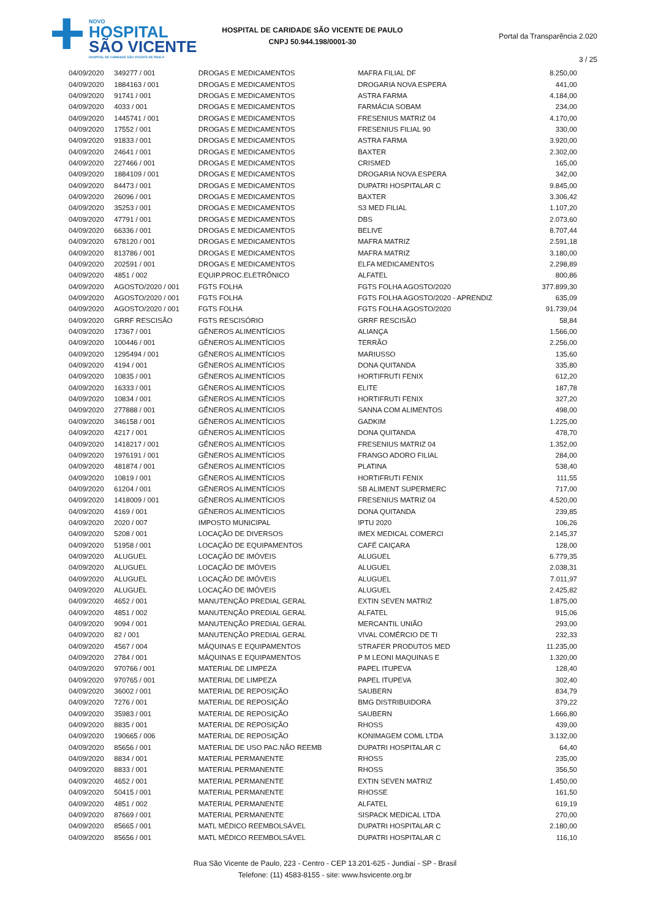NOVO
HOSPITAL
SÃO VICENTE
HOSPITAL DE CARIDADE SÃO VICENTE DE PAULO
HOSPITAL DE CARIDADE SÃO VICENTE DE PAULO
CNPJ 50.944.198/0001-30
Portal da Transparência 2.020
3 / 25
| 04/09/2020 | 349277 / 001 | DROGAS E MEDICAMENTOS | MAFRA FILIAL DF | 8.250,00 |
| 04/09/2020 | 1884163 / 001 | DROGAS E MEDICAMENTOS | DROGARIA NOVA ESPERA | 441,00 |
| 04/09/2020 | 91741 / 001 | DROGAS E MEDICAMENTOS | ASTRA FARMA | 4.184,00 |
| 04/09/2020 | 4033 / 001 | DROGAS E MEDICAMENTOS | FARMÁCIA SOBAM | 234,00 |
| 04/09/2020 | 1445741 / 001 | DROGAS E MEDICAMENTOS | FRESENIUS MATRIZ 04 | 4.170,00 |
| 04/09/2020 | 17552 / 001 | DROGAS E MEDICAMENTOS | FRESENIUS FILIAL 90 | 330,00 |
| 04/09/2020 | 91833 / 001 | DROGAS E MEDICAMENTOS | ASTRA FARMA | 3.920,00 |
| 04/09/2020 | 24641 / 001 | DROGAS E MEDICAMENTOS | BAXTER | 2.302,00 |
| 04/09/2020 | 227466 / 001 | DROGAS E MEDICAMENTOS | CRISMED | 165,00 |
| 04/09/2020 | 1884109 / 001 | DROGAS E MEDICAMENTOS | DROGARIA NOVA ESPERA | 342,00 |
| 04/09/2020 | 84473 / 001 | DROGAS E MEDICAMENTOS | DUPATRI HOSPITALAR C | 9.845,00 |
| 04/09/2020 | 26096 / 001 | DROGAS E MEDICAMENTOS | BAXTER | 3.306,42 |
| 04/09/2020 | 35253 / 001 | DROGAS E MEDICAMENTOS | S3 MED FILIAL | 1.107,20 |
| 04/09/2020 | 47791 / 001 | DROGAS E MEDICAMENTOS | DBS | 2.073,60 |
| 04/09/2020 | 66336 / 001 | DROGAS E MEDICAMENTOS | BELIVE | 8.707,44 |
| 04/09/2020 | 678120 / 001 | DROGAS E MEDICAMENTOS | MAFRA MATRIZ | 2.591,18 |
| 04/09/2020 | 813786 / 001 | DROGAS E MEDICAMENTOS | MAFRA MATRIZ | 3.180,00 |
| 04/09/2020 | 202591 / 001 | DROGAS E MEDICAMENTOS | ELFA MEDICAMENTOS | 2.298,89 |
| 04/09/2020 | 4851 / 002 | EQUIP.PROC.ELETRÔNICO | ALFATEL | 800,86 |
| 04/09/2020 | AGOSTO/2020 / 001 | FGTS FOLHA | FGTS FOLHA AGOSTO/2020 | 377.899,30 |
| 04/09/2020 | AGOSTO/2020 / 001 | FGTS FOLHA | FGTS FOLHA AGOSTO/2020 - APRENDIZ | 635,09 |
| 04/09/2020 | AGOSTO/2020 / 001 | FGTS FOLHA | FGTS FOLHA AGOSTO/2020 | 91.739,04 |
| 04/09/2020 | GRRF RESCISÃO | FGTS RESCISÓRIO | GRRF RESCISÃO | 58,84 |
| 04/09/2020 | 17367 / 001 | GÊNEROS ALIMENTÍCIOS | ALIANÇA | 1.566,00 |
| 04/09/2020 | 100446 / 001 | GÊNEROS ALIMENTÍCIOS | TERRÃO | 2.256,00 |
| 04/09/2020 | 1295494 / 001 | GÊNEROS ALIMENTÍCIOS | MARIUSSO | 135,60 |
| 04/09/2020 | 4194 / 001 | GÊNEROS ALIMENTÍCIOS | DONA QUITANDA | 335,80 |
| 04/09/2020 | 10835 / 001 | GÊNEROS ALIMENTÍCIOS | HORTIFRUTI FENIX | 612,20 |
| 04/09/2020 | 16333 / 001 | GÊNEROS ALIMENTÍCIOS | ELITE | 187,78 |
| 04/09/2020 | 10834 / 001 | GÊNEROS ALIMENTÍCIOS | HORTIFRUTI FENIX | 327,20 |
| 04/09/2020 | 277888 / 001 | GÊNEROS ALIMENTÍCIOS | SANNA COM ALIMENTOS | 498,00 |
| 04/09/2020 | 346158 / 001 | GÊNEROS ALIMENTÍCIOS | GADKIM | 1.225,00 |
| 04/09/2020 | 4217 / 001 | GÊNEROS ALIMENTÍCIOS | DONA QUITANDA | 478,70 |
| 04/09/2020 | 1418217 / 001 | GÊNEROS ALIMENTÍCIOS | FRESENIUS MATRIZ 04 | 1.352,00 |
| 04/09/2020 | 1976191 / 001 | GÊNEROS ALIMENTÍCIOS | FRANGO ADORO FILIAL | 284,00 |
| 04/09/2020 | 481874 / 001 | GÊNEROS ALIMENTÍCIOS | PLATINA | 538,40 |
| 04/09/2020 | 10819 / 001 | GÊNEROS ALIMENTÍCIOS | HORTIFRUTI FENIX | 111,55 |
| 04/09/2020 | 61204 / 001 | GÊNEROS ALIMENTÍCIOS | SB ALIMENT SUPERMERC | 717,00 |
| 04/09/2020 | 1418009 / 001 | GÊNEROS ALIMENTÍCIOS | FRESENIUS MATRIZ 04 | 4.520,00 |
| 04/09/2020 | 4169 / 001 | GÊNEROS ALIMENTÍCIOS | DONA QUITANDA | 239,85 |
| 04/09/2020 | 2020 / 007 | IMPOSTO MUNICIPAL | IPTU 2020 | 106,26 |
| 04/09/2020 | 5208 / 001 | LOCAÇÃO DE DIVERSOS | IMEX MEDICAL COMERCI | 2.145,37 |
| 04/09/2020 | 51958 / 001 | LOCAÇÃO DE EQUIPAMENTOS | CAFÉ CAIÇARA | 128,00 |
| 04/09/2020 | ALUGUEL | LOCAÇÃO DE IMÓVEIS | ALUGUEL | 6.779,35 |
| 04/09/2020 | ALUGUEL | LOCAÇÃO DE IMÓVEIS | ALUGUEL | 2.038,31 |
| 04/09/2020 | ALUGUEL | LOCAÇÃO DE IMÓVEIS | ALUGUEL | 7.011,97 |
| 04/09/2020 | ALUGUEL | LOCAÇÃO DE IMÓVEIS | ALUGUEL | 2.425,82 |
| 04/09/2020 | 4652 / 001 | MANUTENÇÃO PREDIAL GERAL | EXTIN SEVEN MATRIZ | 1.875,00 |
| 04/09/2020 | 4851 / 002 | MANUTENÇÃO PREDIAL GERAL | ALFATEL | 915,06 |
| 04/09/2020 | 9094 / 001 | MANUTENÇÃO PREDIAL GERAL | MERCANTIL UNIÃO | 293,00 |
| 04/09/2020 | 82 / 001 | MANUTENÇÃO PREDIAL GERAL | VIVAL COMÉRCIO DE TI | 232,33 |
| 04/09/2020 | 4567 / 004 | MÁQUINAS E EQUIPAMENTOS | STRAFER PRODUTOS MED | 11.235,00 |
| 04/09/2020 | 2784 / 001 | MÁQUINAS E EQUIPAMENTOS | P M LEONI MAQUINAS E | 1.320,00 |
| 04/09/2020 | 970766 / 001 | MATERIAL DE LIMPEZA | PAPEL ITUPEVA | 128,40 |
| 04/09/2020 | 970765 / 001 | MATERIAL DE LIMPEZA | PAPEL ITUPEVA | 302,40 |
| 04/09/2020 | 36002 / 001 | MATERIAL DE REPOSIÇÃO | SAUBERN | 834,79 |
| 04/09/2020 | 7276 / 001 | MATERIAL DE REPOSIÇÃO | BMG DISTRIBUIDORA | 379,22 |
| 04/09/2020 | 35983 / 001 | MATERIAL DE REPOSIÇÃO | SAUBERN | 1.666,80 |
| 04/09/2020 | 8835 / 001 | MATERIAL DE REPOSIÇÃO | RHOSS | 439,00 |
| 04/09/2020 | 190665 / 006 | MATERIAL DE REPOSIÇÃO | KONIMAGEM COML LTDA | 3.132,00 |
| 04/09/2020 | 85656 / 001 | MATERIAL DE USO PAC.NÃO REEMB | DUPATRI HOSPITALAR C | 64,40 |
| 04/09/2020 | 8834 / 001 | MATERIAL PERMANENTE | RHOSS | 235,00 |
| 04/09/2020 | 8833 / 001 | MATERIAL PERMANENTE | RHOSS | 356,50 |
| 04/09/2020 | 4652 / 001 | MATERIAL PERMANENTE | EXTIN SEVEN MATRIZ | 1.450,00 |
| 04/09/2020 | 50415 / 001 | MATERIAL PERMANENTE | RHOSSE | 161,50 |
| 04/09/2020 | 4851 / 002 | MATERIAL PERMANENTE | ALFATEL | 619,19 |
| 04/09/2020 | 87669 / 001 | MATERIAL PERMANENTE | SISPACK MEDICAL LTDA | 270,00 |
| 04/09/2020 | 85665 / 001 | MATL MÉDICO REEMBOLSÁVEL | DUPATRI HOSPITALAR C | 2.180,00 |
| 04/09/2020 | 85656 / 001 | MATL MÉDICO REEMBOLSÁVEL | DUPATRI HOSPITALAR C | 116,10 |
Rua São Vicente de Paulo, 223 - Centro - CEP 13.201-625 - Jundiaí - SP - Brasil
Telefone: (11) 4583-8155 - site: www.hsvicente.org.br